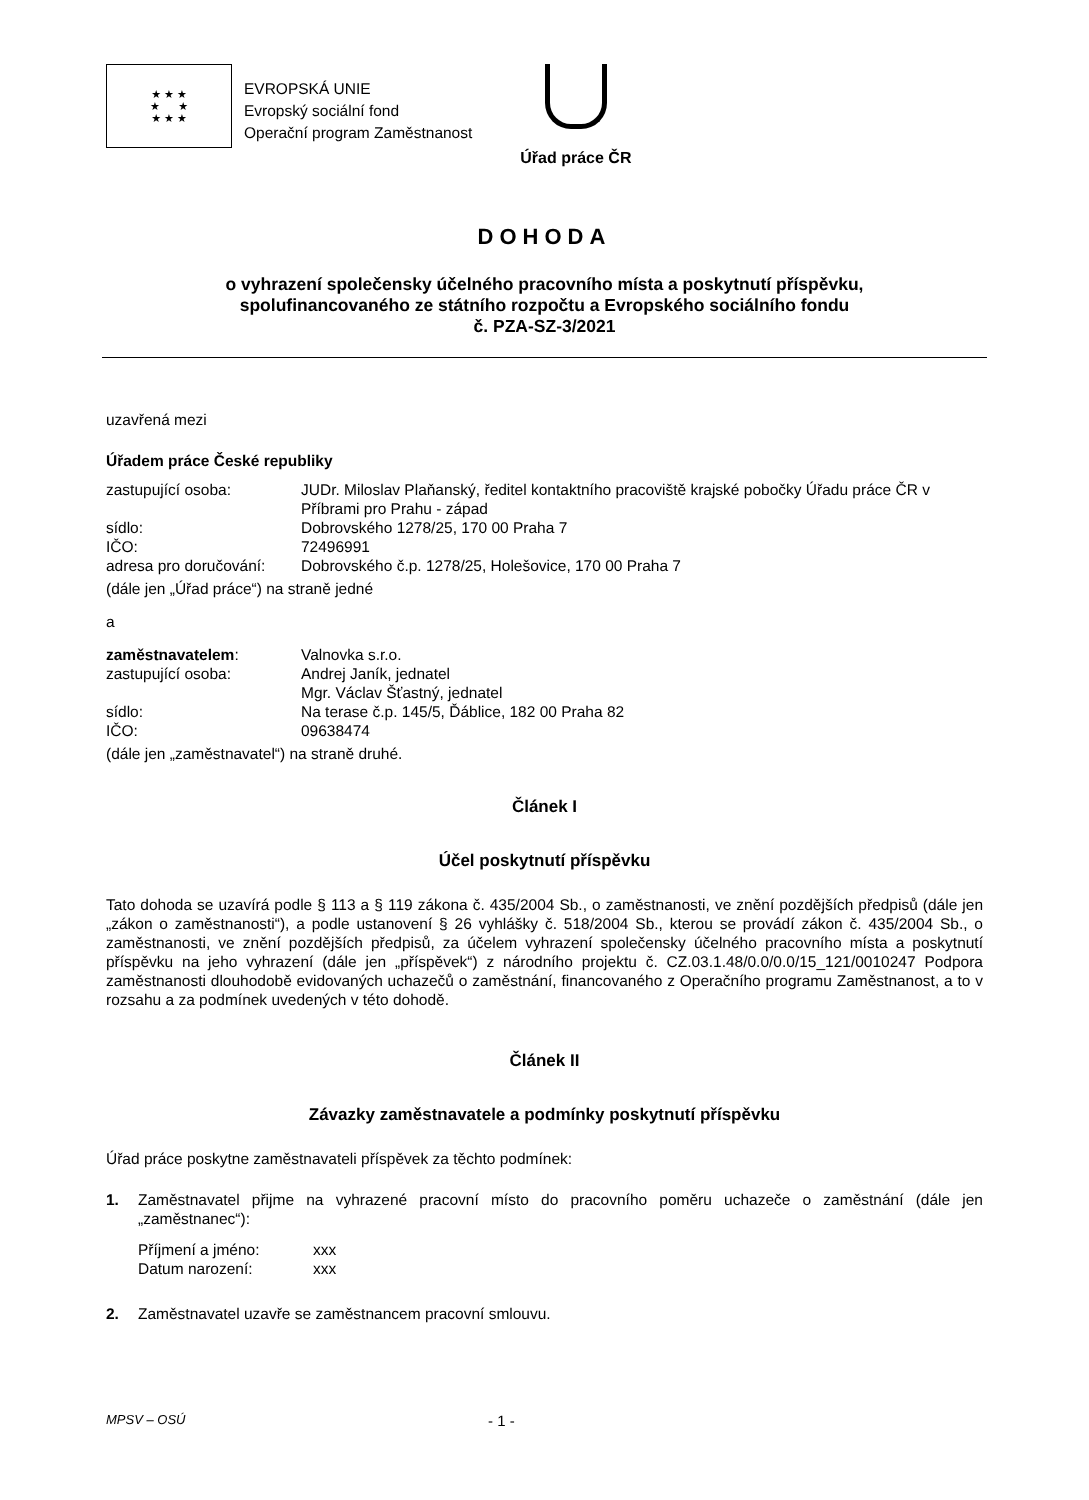★ ★ ★
★ ★
★ ★ ★
EVROPSKÁ UNIE
Evropský sociální fond
Operační program Zaměstnanost
Úřad práce ČR
DOHODA
o vyhrazení společensky účelného pracovního místa a poskytnutí příspěvku,
spolufinancovaného ze státního rozpočtu a Evropského sociálního fondu
č. PZA-SZ-3/2021
uzavřená mezi
Úřadem práce České republiky
zastupující osoba: JUDr. Miloslav Plaňanský, ředitel kontaktního pracoviště krajské pobočky Úřadu práce ČR v Příbrami pro Prahu - západ
sídlo: Dobrovského 1278/25, 170 00 Praha 7
IČO: 72496991
adresa pro doručování: Dobrovského č.p. 1278/25, Holešovice, 170 00 Praha 7
(dále jen „Úřad práce“) na straně jedné
a
zaměstnavatelem: Valnovka s.r.o.
zastupující osoba: Andrej Janík, jednatel
Mgr. Václav Šťastný, jednatel
sídlo: Na terase č.p. 145/5, Ďáblice, 182 00 Praha 82
IČO: 09638474
(dále jen „zaměstnavatel“) na straně druhé.
Článek I
Účel poskytnutí příspěvku
Tato dohoda se uzavírá podle § 113 a § 119 zákona č. 435/2004 Sb., o zaměstnanosti, ve znění pozdějších předpisů (dále jen „zákon o zaměstnanosti“), a podle ustanovení § 26 vyhlášky č. 518/2004 Sb., kterou se provádí zákon č. 435/2004 Sb., o zaměstnanosti, ve znění pozdějších předpisů, za účelem vyhrazení společensky účelného pracovního místa a poskytnutí příspěvku na jeho vyhrazení (dále jen „příspěvek“) z národního projektu č. CZ.03.1.48/0.0/0.0/15_121/0010247 Podpora zaměstnanosti dlouhodobě evidovaných uchazečů o zaměstnání, financovaného z Operačního programu Zaměstnanost, a to v rozsahu a za podmínek uvedených v této dohodě.
Článek II
Závazky zaměstnavatele a podmínky poskytnutí příspěvku
Úřad práce poskytne zaměstnavateli příspěvek za těchto podmínek:
1. Zaměstnavatel přijme na vyhrazené pracovní místo do pracovního poměru uchazeče o zaměstnání (dále jen „zaměstnanec“):
Příjmení a jméno: xxx
Datum narození: xxx
2. Zaměstnavatel uzavře se zaměstnancem pracovní smlouvu.
MPSV – OSÚ - 1 -